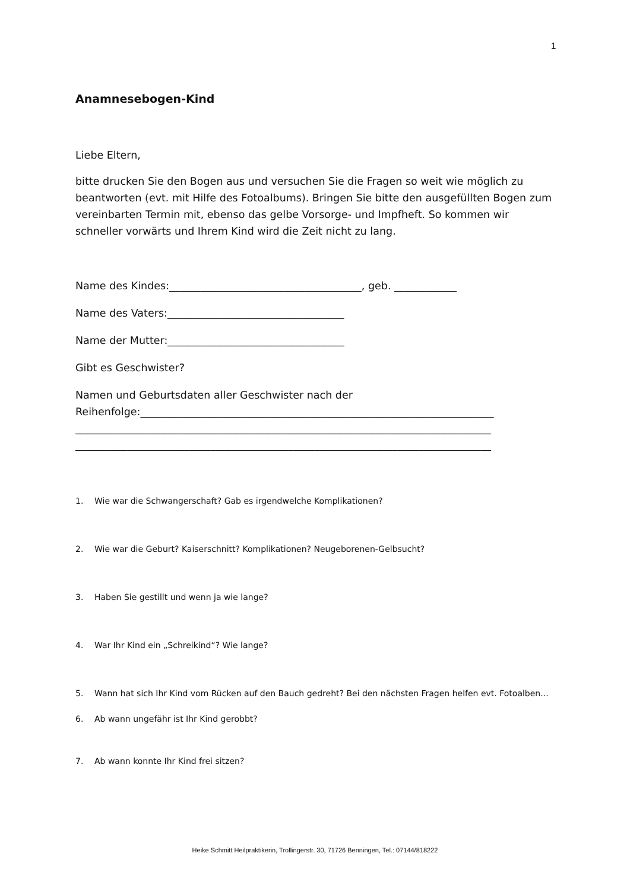1
Anamnesebogen-Kind
Liebe Eltern,
bitte drucken Sie den Bogen aus und versuchen Sie die Fragen so weit wie möglich zu beantworten (evt. mit Hilfe des Fotoalbums). Bringen Sie bitte den ausgefüllten Bogen zum vereinbarten Termin mit, ebenso das gelbe Vorsorge- und Impfheft. So kommen wir schneller vorwärts und Ihrem Kind wird die Zeit nicht zu lang.
Name des Kindes:_____________________________________, geb. ____________
Name des Vaters:__________________________________
Name der Mutter:__________________________________
Gibt es Geschwister?
Namen und Geburtsdaten aller Geschwister nach der Reihenfolge:____________________________________________________________________
________________________________________________________________________________
________________________________________________________________________________
1. Wie war die Schwangerschaft? Gab es irgendwelche Komplikationen?
2. Wie war die Geburt? Kaiserschnitt? Komplikationen? Neugeborenen-Gelbsucht?
3. Haben Sie gestillt und wenn ja wie lange?
4. War Ihr Kind ein „Schreikind“? Wie lange?
5. Wann hat sich Ihr Kind vom Rücken auf den Bauch gedreht? Bei den nächsten Fragen helfen evt. Fotoalben...
6. Ab wann ungefähr ist Ihr Kind gerobbt?
7. Ab wann konnte Ihr Kind frei sitzen?
Heike Schmitt Heilpraktikerin, Trollingerstr. 30, 71726 Benningen, Tel.: 07144/818222